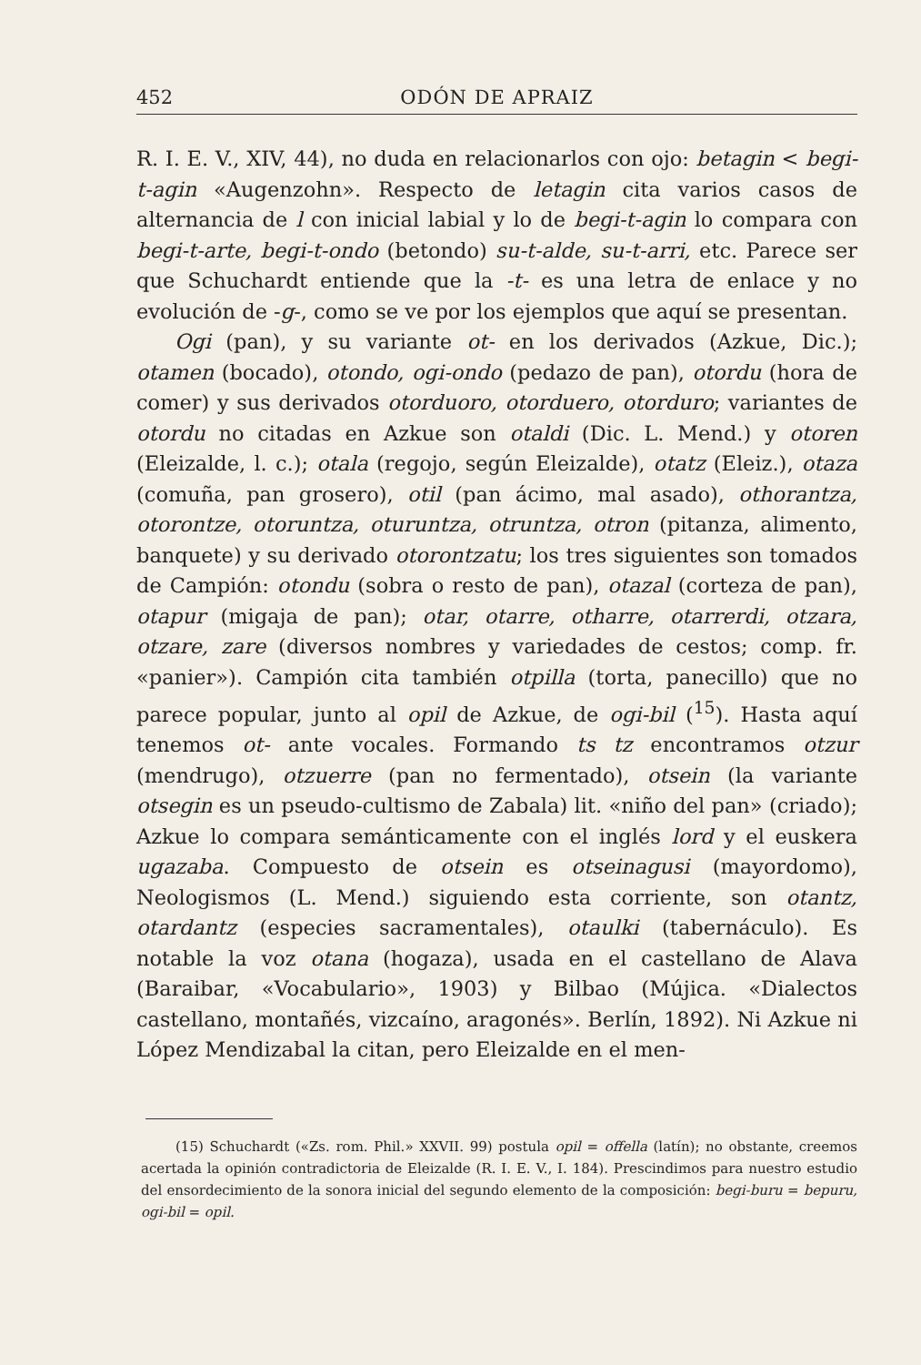452 ODÓN DE APRAIZ
R. I. E. V., XIV, 44), no duda en relacionarlos con ojo: betagin < begi-t-agin «Augenzohn». Respecto de letagin cita varios casos de alternancia de l con inicial labial y lo de begi-t-agin lo compara con begi-t-arte, begi-t-ondo (betondo) su-t-alde, su-t-arri, etc. Parece ser que Schuchardt entiende que la -t- es una letra de enlace y no evolución de -g-, como se ve por los ejemplos que aquí se presentan.
Ogi (pan), y su variante ot- en los derivados (Azkue, Dic.); otamen (bocado), otondo, ogi-ondo (pedazo de pan), otordu (hora de comer) y sus derivados otorduoro, otorduero, otorduro; variantes de otordu no citadas en Azkue son otaldi (Dic. L. Mend.) y otoren (Eleizalde, l. c.); otala (regojo, según Eleizalde), otatz (Eleiz.), otaza (comuña, pan grosero), otil (pan ácimo, mal asado), othorantza, otorontze, otoruntza, oturuntza, otruntza, otron (pitanza, alimento, banquete) y su derivado otorontzatu; los tres siguientes son tomados de Campión: otondu (sobra o resto de pan), otazal (corteza de pan), otapur (migaja de pan); otar, otarre, otharre, otarrerdi, otzara, otzare, zare (diversos nombres y variedades de cestos; comp. fr. «panier»). Campión cita también otpilla (torta, panecillo) que no parece popular, junto al opil de Azkue, de ogi-bil (<sup>15</sup>). Hasta aquí tenemos ot- ante vocales. Formando ts tz encontramos otzur (mendrugo), otzuerre (pan no fermentado), otsein (la variante otsegin es un pseudo-cultismo de Zabala) lit. «niño del pan» (criado); Azkue lo compara semánticamente con el inglés lord y el euskera ugazaba. Compuesto de otsein es otseinagusi (mayordomo), Neologismos (L. Mend.) siguiendo esta corriente, son otantz, otardantz (especies sacramentales), otaulki (tabernáculo). Es notable la voz otana (hogaza), usada en el castellano de Alava (Baraibar, «Vocabulario», 1903) y Bilbao (Mújica. «Dialectos castellano, montañés, vizcaíno, aragonés». Berlín, 1892). Ni Azkue ni López Mendizabal la citan, pero Eleizalde en el men-
(15) Schuchardt («Zs. rom. Phil.» XXVII. 99) postula opil = offella (latín); no obstante, creemos acertada la opinión contradictoria de Eleizalde (R. I. E. V., I. 184). Prescindimos para nuestro estudio del ensordecimiento de la sonora inicial del segundo elemento de la composición: begi-buru = bepuru, ogi-bil = opil.